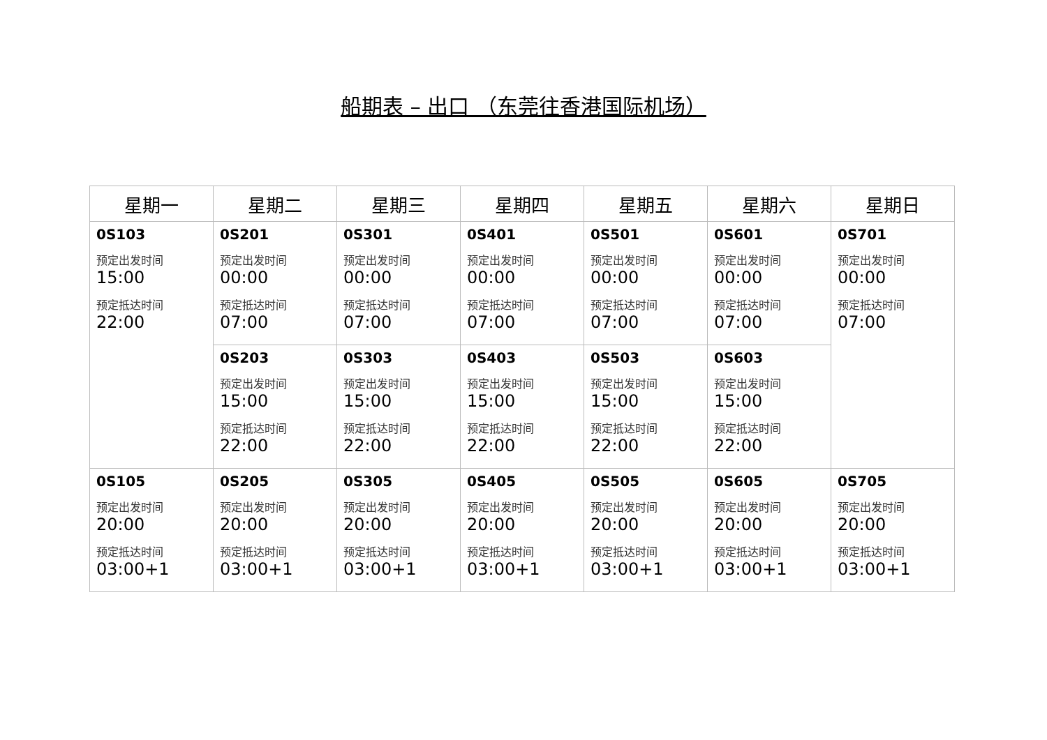船期表 – 出口 （东莞往香港国际机场）
| 星期一 | 星期二 | 星期三 | 星期四 | 星期五 | 星期六 | 星期日 |
| --- | --- | --- | --- | --- | --- | --- |
| 0S103 预定出发时间 15:00 预定抵达时间 22:00 | 0S201 预定出发时间 00:00 预定抵达时间 07:00 | 0S301 预定出发时间 00:00 预定抵达时间 07:00 | 0S401 预定出发时间 00:00 预定抵达时间 07:00 | 0S501 预定出发时间 00:00 预定抵达时间 07:00 | 0S601 预定出发时间 00:00 预定抵达时间 07:00 | 0S701 预定出发时间 00:00 预定抵达时间 07:00 |
| | 0S203 预定出发时间 15:00 预定抵达时间 22:00 | 0S303 预定出发时间 15:00 预定抵达时间 22:00 | 0S403 预定出发时间 15:00 预定抵达时间 22:00 | 0S503 预定出发时间 15:00 预定抵达时间 22:00 | 0S603 预定出发时间 15:00 预定抵达时间 22:00 | |
| 0S105 预定出发时间 20:00 预定抵达时间 03:00+1 | 0S205 预定出发时间 20:00 预定抵达时间 03:00+1 | 0S305 预定出发时间 20:00 预定抵达时间 03:00+1 | 0S405 预定出发时间 20:00 预定抵达时间 03:00+1 | 0S505 预定出发时间 20:00 预定抵达时间 03:00+1 | 0S605 预定出发时间 20:00 预定抵达时间 03:00+1 | 0S705 预定出发时间 20:00 预定抵达时间 03:00+1 |